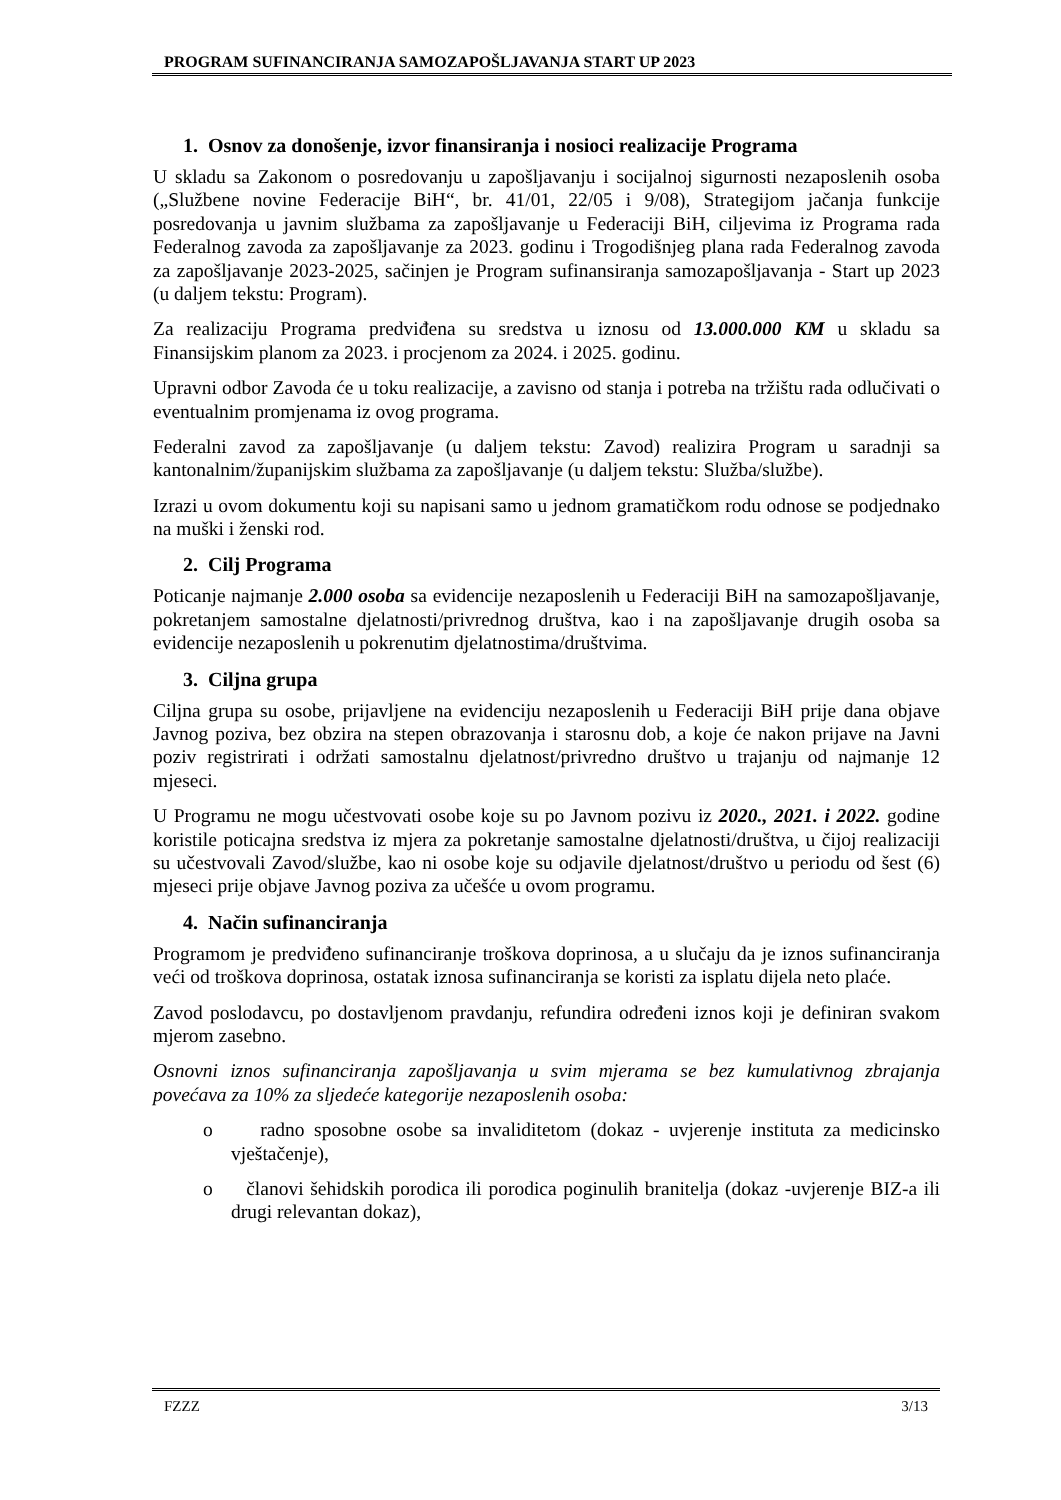PROGRAM SUFINANCIRANJA SAMOZAPOŠLJAVANJA START UP 2023
1. Osnov za donošenje, izvor finansiranja i nosioci realizacije Programa
U skladu sa Zakonom o posredovanju u zapošljavanju i socijalnoj sigurnosti nezaposlenih osoba („Službene novine Federacije BiH“, br. 41/01, 22/05 i 9/08), Strategijom jačanja funkcije posredovanja u javnim službama za zapošljavanje u Federaciji BiH, ciljevima iz Programa rada Federalnog zavoda za zapošljavanje za 2023. godinu i Trogodišnjeg plana rada Federalnog zavoda za zapošljavanje 2023-2025, sačinjen je Program sufinansiranja samozapošljavanja - Start up 2023 (u daljem tekstu: Program).
Za realizaciju Programa predviđena su sredstva u iznosu od 13.000.000 KM u skladu sa Finansijskim planom za 2023. i procjenom za 2024. i 2025. godinu.
Upravni odbor Zavoda će u toku realizacije, a zavisno od stanja i potreba na tržištu rada odlučivati o eventualnim promjenama iz ovog programa.
Federalni zavod za zapošljavanje (u daljem tekstu: Zavod) realizira Program u saradnji sa kantonalnim/županijskim službama za zapošljavanje (u daljem tekstu: Služba/službe).
Izrazi u ovom dokumentu koji su napisani samo u jednom gramatičkom rodu odnose se podjednako na muški i ženski rod.
2. Cilj Programa
Poticanje najmanje 2.000 osoba sa evidencije nezaposlenih u Federaciji BiH na samozapošljavanje, pokretanjem samostalne djelatnosti/privrednog društva, kao i na zapošljavanje drugih osoba sa evidencije nezaposlenih u pokrenutim djelatnostima/društvima.
3. Ciljna grupa
Ciljna grupa su osobe, prijavljene na evidenciju nezaposlenih u Federaciji BiH prije dana objave Javnog poziva, bez obzira na stepen obrazovanja i starosnu dob, a koje će nakon prijave na Javni poziv registrirati i održati samostalnu djelatnost/privredno društvo u trajanju od najmanje 12 mjeseci.
U Programu ne mogu učestvovati osobe koje su po Javnom pozivu iz 2020., 2021. i 2022. godine koristile poticajna sredstva iz mjera za pokretanje samostalne djelatnosti/društva, u čijoj realizaciji su učestvovali Zavod/službe, kao ni osobe koje su odjavile djelatnost/društvo u periodu od šest (6) mjeseci prije objave Javnog poziva za učešće u ovom programu.
4. Način sufinanciranja
Programom je predviđeno sufinanciranje troškova doprinosa, a u slučaju da je iznos sufinanciranja veći od troškova doprinosa, ostatak iznosa sufinanciranja se koristi za isplatu dijela neto plaće.
Zavod poslodavcu, po dostavljenom pravdanju, refundira određeni iznos koji je definiran svakom mjerom zasebno.
Osnovni iznos sufinanciranja zapošljavanja u svim mjerama se bez kumulativnog zbrajanja povećava za 10% za sljedeće kategorije nezaposlenih osoba:
o radno sposobne osobe sa invaliditetom (dokaz - uvjerenje instituta za medicinsko vještačenje),
o članovi šehidskih porodica ili porodica poginulih branitelja (dokaz -uvjerenje BIZ-a ili drugi relevantan dokaz),
FZZZ 3/13